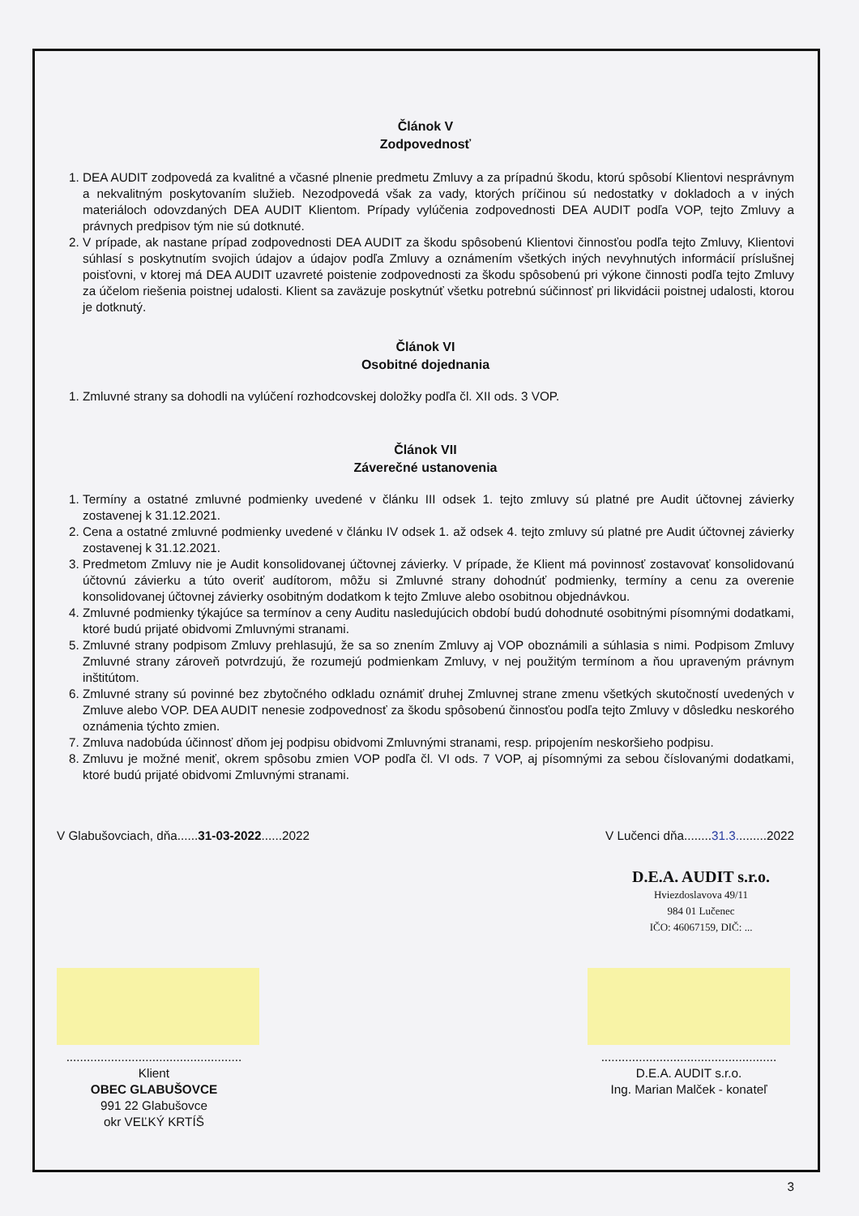Článok V
Zodpovednosť
1. DEA AUDIT zodpovedá za kvalitné a včasné plnenie predmetu Zmluvy a za prípadnú škodu, ktorú spôsobí Klientovi nesprávnym a nekvalitným poskytovaním služieb. Nezodpovedá však za vady, ktorých príčinou sú nedostatky v dokladoch a v iných materiáloch odovzdaných DEA AUDIT Klientom. Prípady vylúčenia zodpovednosti DEA AUDIT podľa VOP, tejto Zmluvy a právnych predpisov tým nie sú dotknuté.
2. V prípade, ak nastane prípad zodpovednosti DEA AUDIT za škodu spôsobenú Klientovi činnosťou podľa tejto Zmluvy, Klientovi súhlasí s poskytnutím svojich údajov a údajov podľa Zmluvy a oznámením všetkých iných nevyhnutých informácií príslušnej poisťovni, v ktorej má DEA AUDIT uzavreté poistenie zodpovednosti za škodu spôsobenú pri výkone činnosti podľa tejto Zmluvy za účelom riešenia poistnej udalosti. Klient sa zaväzuje poskytnúť všetku potrebnú súčinnosť pri likvidácii poistnej udalosti, ktorou je dotknutý.
Článok VI
Osobitné dojednania
1. Zmluvné strany sa dohodli na vylúčení rozhodcovskej doložky podľa čl. XII ods. 3 VOP.
Článok VII
Záverečné ustanovenia
1. Termíny a ostatné zmluvné podmienky uvedené v článku III odsek 1. tejto zmluvy sú platné pre Audit účtovnej závierky zostavenej k 31.12.2021.
2. Cena a ostatné zmluvné podmienky uvedené v článku IV odsek 1. až odsek 4. tejto zmluvy sú platné pre Audit účtovnej závierky zostavenej k 31.12.2021.
3. Predmetom Zmluvy nie je Audit konsolidovanej účtovnej závierky. V prípade, že Klient má povinnosť zostavovať konsolidovanú účtovnú závierku a túto overiť audítorom, môžu si Zmluvné strany dohodnúť podmienky, termíny a cenu za overenie konsolidovanej účtovnej závierky osobitným dodatkom k tejto Zmluve alebo osobitnou objednávkou.
4. Zmluvné podmienky týkajúce sa termínov a ceny Auditu nasledujúcich období budú dohodnuté osobitnými písomnými dodatkami, ktoré budú prijaté obidvomi Zmluvnými stranami.
5. Zmluvné strany podpisom Zmluvy prehlasujú, že sa so znením Zmluvy aj VOP oboznámili a súhlasia s nimi. Podpisom Zmluvy Zmluvné strany zároveň potvrdzujú, že rozumejú podmienkam Zmluvy, v nej použitým termínom a ňou upraveným právnym inštitútom.
6. Zmluvné strany sú povinné bez zbytočného odkladu oznámiť druhej Zmluvnej strane zmenu všetkých skutočností uvedených v Zmluve alebo VOP. DEA AUDIT nenesie zodpovednosť za škodu spôsobenú činnosťou podľa tejto Zmluvy v dôsledku neskorého oznámenia týchto zmien.
7. Zmluva nadobúda účinnosť dňom jej podpisu obidvomi Zmluvnými stranami, resp. pripojením neskoršieho podpisu.
8. Zmluvu je možné meniť, okrem spôsobu zmien VOP podľa čl. VI ods. 7 VOP, aj písomnými za sebou číslovanými dodatkami, ktoré budú prijaté obidvomi Zmluvnými stranami.
V Glabušovciach, dňa......31-03-2022......2022 V Lučenci dňa........31.3.........2022
D.E.A. AUDIT s.r.o.
Hviezdoslavova 49/11
984 01 Lučenec
IČO: 46067159, DIČ: ...
...................................................
Klient
OBEC GLABUŠOVCE
991 22 Glabušovce
okr VEĽKÝ KRTÍŠ
...................................................
D.E.A. AUDIT s.r.o.
Ing. Marian Malček - konateľ
3